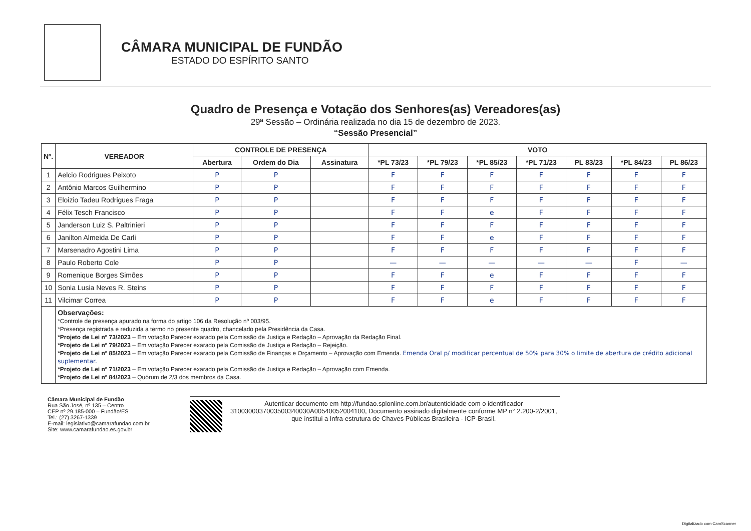CÂMARA MUNICIPAL DE FUNDÃO
ESTADO DO ESPÍRITO SANTO
Quadro de Presença e Votação dos Senhores(as) Vereadores(as)
29ª Sessão – Ordinária realizada no dia 15 de dezembro de 2023.
“Sessão Presencial”
| Nº. | VEREADOR | CONTROLE DE PRESENÇA | | | VOTO | | | | | | |
| --- | --- | --- | --- | --- | --- | --- | --- | --- | --- | --- | --- |
| | | Abertura | Ordem do Dia | Assinatura | *PL 73/23 | *PL 79/23 | *PL 85/23 | *PL 71/23 | PL 83/23 | *PL 84/23 | PL 86/23 |
| 1 | Aelcio Rodrigues Peixoto | P | P | | F | F | F | F | F | F | F |
| 2 | Antônio Marcos Guilhermino | P | P | | F | F | F | F | F | F | F |
| 3 | Eloizio Tadeu Rodrigues Fraga | P | P | | F | F | F | F | F | F | F |
| 4 | Félix Tesch Francisco | P | P | | F | F | e | F | F | F | F |
| 5 | Janderson Luiz S. Paltrinieri | P | P | | F | F | F | F | F | F | F |
| 6 | Janilton Almeida De Carli | P | P | | F | F | e | F | F | F | F |
| 7 | Marsenadro Agostini Lima | P | P | | F | F | F | F | F | F | F |
| 8 | Paulo Roberto Cole | P | P | | — | — | — | — | — | F | — |
| 9 | Romenique Borges Simões | P | P | | F | F | e | F | F | F | F |
| 10 | Sonia Lusia Neves R. Steins | P | P | | F | F | F | F | F | F | F |
| 11 | Vilcimar Correa | P | P | | F | F | e | F | F | F | F |
| | Observações: *Controle de presença apurado na forma do artigo 106 da Resolução nº 003/95. *Presença registrada e reduzida a termo no presente quadro, chancelado pela Presidência da Casa. *Projeto de Lei nº 73/2023 – Em votação Parecer exarado pela Comissão de Justiça e Redação – Aprovação da Redação Final. *Projeto de Lei nº 79/2023 – Em votação Parecer exarado pela Comissão de Justiça e Redação – Rejeição. *Projeto de Lei nº 85/2023 – Em votação Parecer exarado pela Comissão de Finanças e Orçamento – Aprovação com Emenda. Emenda Oral p/ modificar percentual de 50% para 30% o limite de abertura de crédito adicional suplementar. *Projeto de Lei nº 71/2023 – Em votação Parecer exarado pela Comissão de Justiça e Redação – Aprovação com Emenda. *Projeto de Lei nº 84/2023 – Quórum de 2/3 dos membros da Casa. | | | | | | | | | | |
Câmara Municipal de Fundão
Rua São José, nº 135 – Centro
CEP nº 29.185-000 – Fundão/ES
Tel.: (27) 3267-1339
E-mail: legislativo@camarafundao.com.br
Site: www.camarafundao.es.gov.br
Autenticar documento em http://fundao.splonline.com.br/autenticidade com o identificador 3100300037003500340030A00540052004100, Documento assinado digitalmente conforme MP n° 2.200-2/2001, que institui a Infra-estrutura de Chaves Públicas Brasileira - ICP-Brasil.
Digitalizado com CamScanner